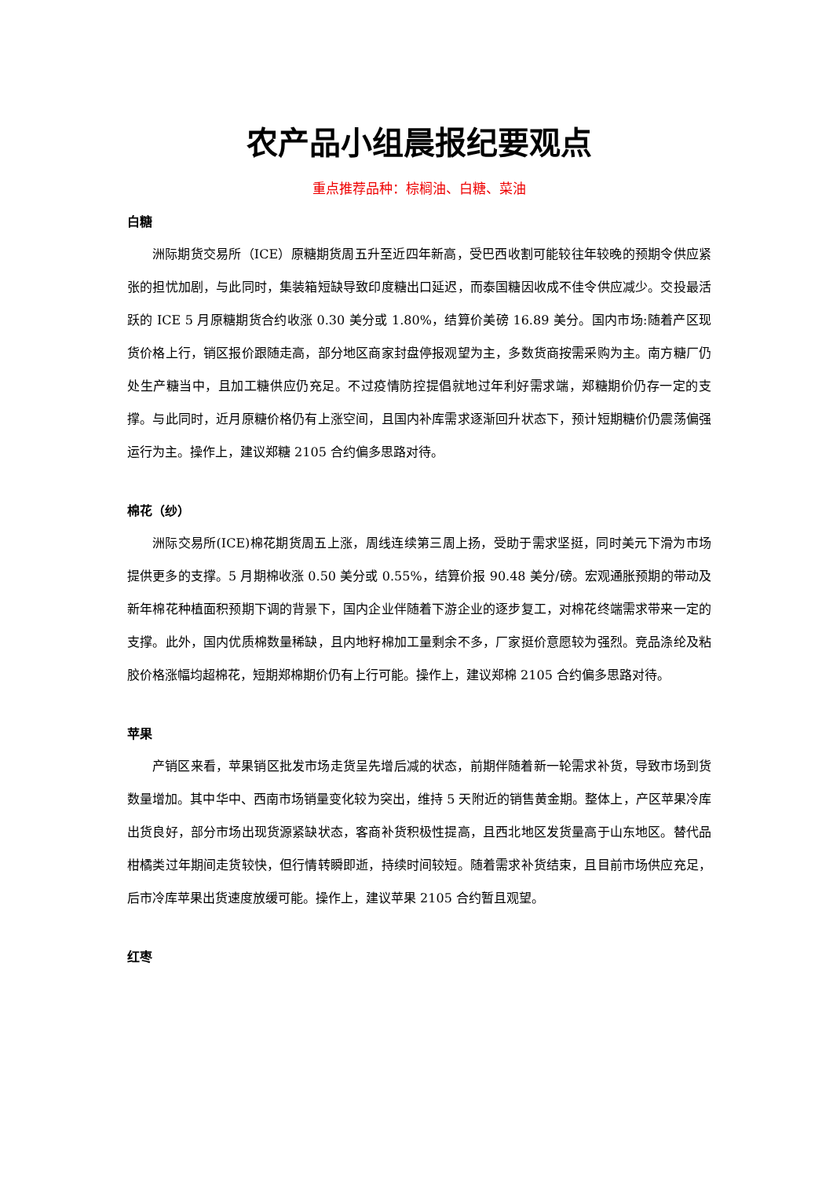农产品小组晨报纪要观点
重点推荐品种：棕榈油、白糖、菜油
白糖
洲际期货交易所（ICE）原糖期货周五升至近四年新高，受巴西收割可能较往年较晚的预期令供应紧张的担忧加剧，与此同时，集装箱短缺导致印度糖出口延迟，而泰国糖因收成不佳令供应减少。交投最活跃的 ICE 5 月原糖期货合约收涨 0.30 美分或 1.80%，结算价美磅 16.89 美分。国内市场:随着产区现货价格上行，销区报价跟随走高，部分地区商家封盘停报观望为主，多数货商按需采购为主。南方糖厂仍处生产糖当中，且加工糖供应仍充足。不过疫情防控提倡就地过年利好需求端，郑糖期价仍存一定的支撑。与此同时，近月原糖价格仍有上涨空间，且国内补库需求逐渐回升状态下，预计短期糖价仍震荡偏强运行为主。操作上，建议郑糖 2105 合约偏多思路对待。
棉花（纱）
洲际交易所(ICE)棉花期货周五上涨，周线连续第三周上扬，受助于需求坚挺，同时美元下滑为市场提供更多的支撑。5 月期棉收涨 0.50 美分或 0.55%，结算价报 90.48 美分/磅。宏观通胀预期的带动及新年棉花种植面积预期下调的背景下，国内企业伴随着下游企业的逐步复工，对棉花终端需求带来一定的支撑。此外，国内优质棉数量稀缺，且内地籽棉加工量剩余不多，厂家挺价意愿较为强烈。竞品涤纶及粘胶价格涨幅均超棉花，短期郑棉期价仍有上行可能。操作上，建议郑棉 2105 合约偏多思路对待。
苹果
产销区来看，苹果销区批发市场走货呈先增后减的状态，前期伴随着新一轮需求补货，导致市场到货数量增加。其中华中、西南市场销量变化较为突出，维持 5 天附近的销售黄金期。整体上，产区苹果冷库出货良好，部分市场出现货源紧缺状态，客商补货积极性提高，且西北地区发货量高于山东地区。替代品柑橘类过年期间走货较快，但行情转瞬即逝，持续时间较短。随着需求补货结束，且目前市场供应充足，后市冷库苹果出货速度放缓可能。操作上，建议苹果 2105 合约暂且观望。
红枣